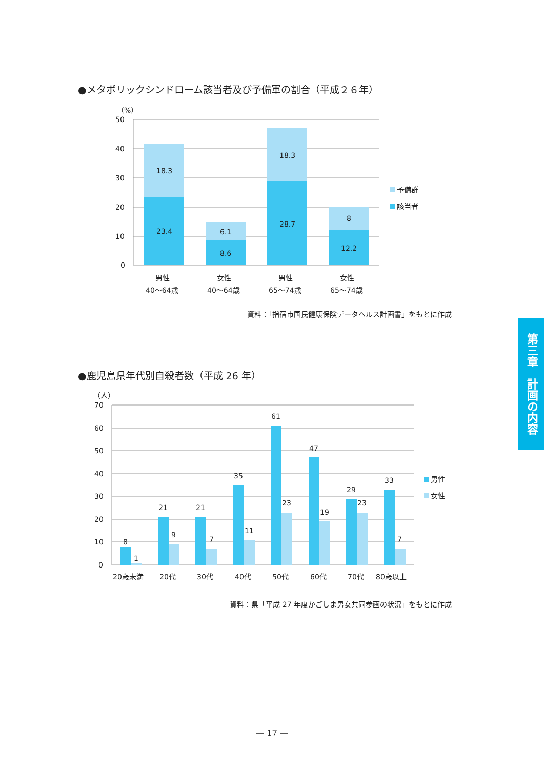●メタボリックシンドローム該当者及び予備軍の割合（平成２６年）
（%）
50
40
30
20
10
0
18.3
23.4
6.1
8.6
18.3
28.7
8
12.2
男性
40〜64歳
女性
40〜64歳
男性
65〜74歳
女性
65〜74歳
予備群
該当者
資料：「指宿市国民健康保険データヘルス計画書」をもとに作成
●鹿児島県年代別自殺者数（平成 26 年）
（人）
70
60
50
40
30
20
10
0
8
1
21
9
21
7
35
11
61
23
47
19
29
23
33
7
20歳未満
20代
30代
40代
50代
60代
70代
80歳以上
男性
女性
資料：県「平成 27 年度かごしま男女共同参画の状況」をもとに作成
第三章　計画の内容
— 17 —